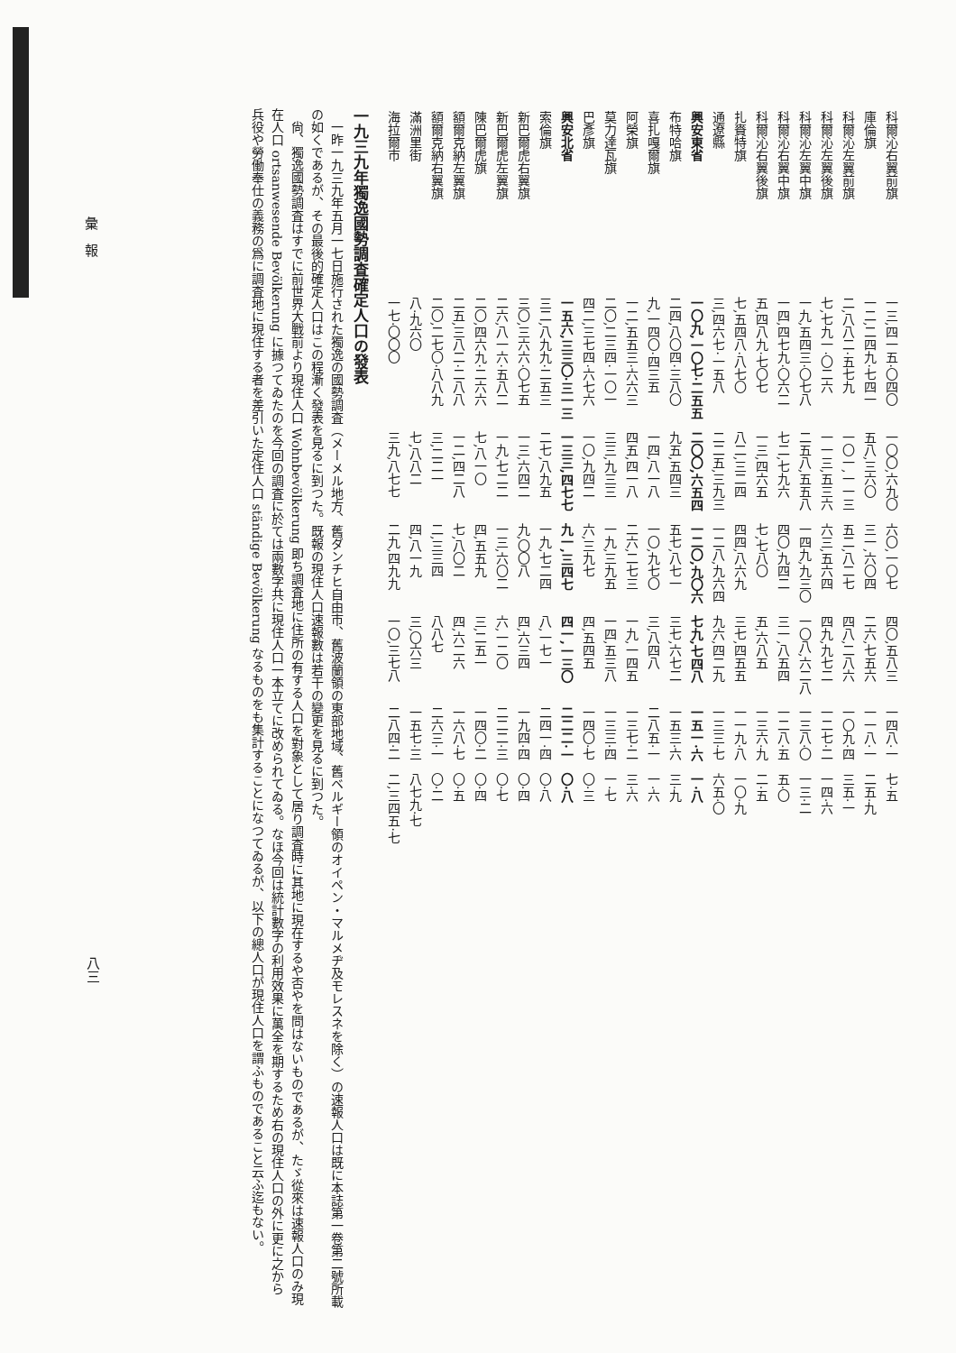彙　報
| 科爾沁右翼前旗 | 一三,四一五·〇四〇 | 一〇〇,六九〇 | 六〇,一〇七 | 四〇,五八三 | 一四八·一 | 七·五 |
| 庫倫旗 | 一二,二四九·七四一 | 五八,三六〇 | 三一,六〇四 | 二六,七五六 | 一一八·一 | 二五·九 |
| 科爾沁左翼前旗 | 二,八八二·五七九 | 一〇一,一一三 | 五二,八二七 | 四八,二八六 | 一〇九·四 | 三五·一 |
| 科爾沁左翼後旗 | 七,七九一·〇二六 | 一一三,五三六 | 六三,五六四 | 四九,九七二 | 一二七·二 | 一四·六 |
| 科爾沁左翼中旗 | 一九,五四三·〇七八 | 二五八,五五八 | 一四九,九三〇 | 一〇八,六二八 | 一三八·〇 | 一三·二 |
| 科爾沁右翼中旗 | 一四,四七九·〇六二 | 七二,七九六 | 四〇,九四二 | 三一,八五四 | 一二八·五 | 五·〇 |
| 科爾沁右翼後旗 | 五,四八九·七〇七 | 一三,四六五 | 七,七八〇 | 五,六八五 | 一三六·九 | 二·五 |
| 扎賚特旗 | 七,五四八·八七〇 | 八二,三二四 | 四四,八六九 | 三七,四五五 | 一一九·八 | 一〇·九 |
| 通遼縣 | 三,四六七·一五八 | 二二五,三九三 | 一二八,九六四 | 九六,四二九 | 一三三·七 | 六五·〇 |
| 興安東省 | 一〇九,一〇七·二五五 | 二〇〇,六五四 | 一二〇,九〇六 | 七九,七四八 | 一五一·六 | 一·八 |
| 布特哈旗 | 二四,八〇四·三八〇 | 九五,五四三 | 五七,八七一 | 三七,六七二 | 一五三·六 | 三·九 |
| 喜扎嘎爾旗 | 九,一四〇·四三五 | 一四,八一八 | 一〇,九七〇 | 三,八四八 | 二八五·一 | 一·六 |
| 阿榮旗 | 一二,五五三·六六三 | 四五,四一八 | 二六,二七三 | 一九,一四五 | 一三七·二 | 三·六 |
| 莫力達瓦旗 | 二〇,二三四·一〇一 | 三三,九三三 | 一九,三九五 | 一四,五三八 | 一三三·四 | 一·七 |
| 巴彥旗 | 四二,三七四·六七六 | 一〇,九四二 | 六,三九七 | 四,五四五 | 一四〇·七 | 〇·三 |
| 興安北省 | 一五六,三三〇·三一三 | 一三三,四七七 | 九一,三四七 | 四一,一三〇 | 二二二·一 | 〇·八 |
| 索倫旗 | 三二,八九九·二五三 | 二七,八九五 | 一九,七二四 | 八,一七一 | 二四一·四 | 〇·八 |
| 新巴爾虎右翼旗 | 三〇,三六六·〇七五 | 一三,六四二 | 九,〇〇八 | 四,六三四 | 一九四·四 | 〇·四 |
| 新巴爾虎左翼旗 | 二六,八一六·五八二 | 一九,七二二 | 一三,六〇二 | 六,一二〇 | 二二二·三 | 〇·七 |
| 陳巴爾虎旗 | 二〇,四六九·二六六 | 七,八一〇 | 四,五五九 | 三,二五一 | 一四〇·二 | 〇·四 |
| 額爾克納左翼旗 | 二五,三八二·二八八 | 一二,四二八 | 七,八〇二 | 四,六二六 | 一六八·七 | 〇·五 |
| 額爾克納右翼旗 | 二〇,二七〇·八八九 | 三,二二一 | 二,三三四 | 八八七 | 二六三·一 | 〇·二 |
| 滿洲里街 | 八·九六〇 | 七,八八二 | 四,八一九 | 三,〇六三 | 一五七·三 | 八七九·七 |
| 海拉爾市 | 一七·〇〇〇 | 三九,八七七 | 二九,四九九 | 一〇,三七八 | 二八四·二 | 二,三四五·七 |
一九三九年獨逸國勢調査確定人口の發表
　一昨一九三九年五月一七日施行された獨逸の國勢調査（メーメル地方、舊ダンチヒ自由市、舊波蘭領の東部地域、舊ベルギー領のオイペン・マルメヂ及モレスネを除く）の速報人口は既に本誌第一卷第二號所載の如くであるが、その最後的確定人口はこの程漸く發表を見るに到つた。既報の現住人口速報數は若干の變更を見るに到つた。
　尙、獨逸國勢調査はすでに前世界大戰前より現住人口 Wohnbevölkerung 即ち調査地に住所の有する人口を對象として居り調査時に其地に現在するや否やを問はないものであるが、たゞ從來は速報人口のみ現在人口 ortsanwesende Bevölkerung に據つてゐたのを今回の調査に於ては兩數字共に現住人口一本立てに改められてゐる。なほ今回は統計數字の利用效果に萬全を期するため右の現住人口の外に更に之から兵役や勞働奉仕の義務の爲に調査地に現住する者を差引いた定住人口 ständige Bevölkerung なるものをも集計することになつてゐるが、以下の總人口が現住人口を謂ふものであること云ふ迄もない。
八三